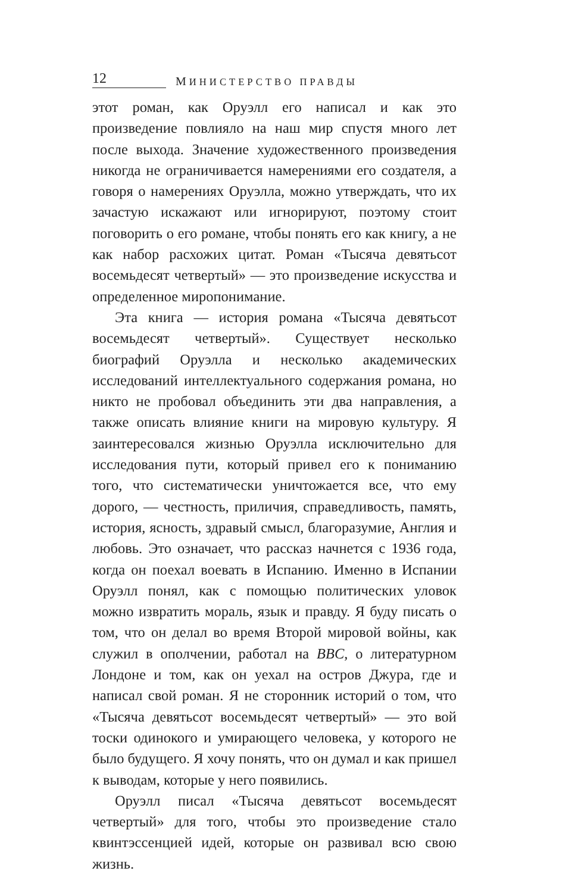12 МИНИСТЕРСТВО ПРАВДЫ
этот роман, как Оруэлл его написал и как это произведение повлияло на наш мир спустя много лет после выхода. Значение художественного произведения никогда не ограничивается намерениями его создателя, а говоря о намерениях Оруэлла, можно утверждать, что их зачастую искажают или игнорируют, поэтому стоит поговорить о его романе, чтобы понять его как книгу, а не как набор расхожих цитат. Роман «Тысяча девятьсот восемьдесят четвертый» — это произведение искусства и определенное миропонимание.
Эта книга — история романа «Тысяча девятьсот восемьдесят четвертый». Существует несколько биографий Оруэлла и несколько академических исследований интеллектуального содержания романа, но никто не пробовал объединить эти два направления, а также описать влияние книги на мировую культуру. Я заинтересовался жизнью Оруэлла исключительно для исследования пути, который привел его к пониманию того, что систематически уничтожается все, что ему дорого, — честность, приличия, справедливость, память, история, ясность, здравый смысл, благоразумие, Англия и любовь. Это означает, что рассказ начнется с 1936 года, когда он поехал воевать в Испанию. Именно в Испании Оруэлл понял, как с помощью политических уловок можно извратить мораль, язык и правду. Я буду писать о том, что он делал во время Второй мировой войны, как служил в ополчении, работал на BBC, о литературном Лондоне и том, как он уехал на остров Джура, где и написал свой роман. Я не сторонник историй о том, что «Тысяча девятьсот восемьдесят четвертый» — это вой тоски одинокого и умирающего человека, у которого не было будущего. Я хочу понять, что он думал и как пришел к выводам, которые у него появились.
Оруэлл писал «Тысяча девятьсот восемьдесят четвертый» для того, чтобы это произведение стало квинтэссенцией идей, которые он развивал всю свою жизнь.